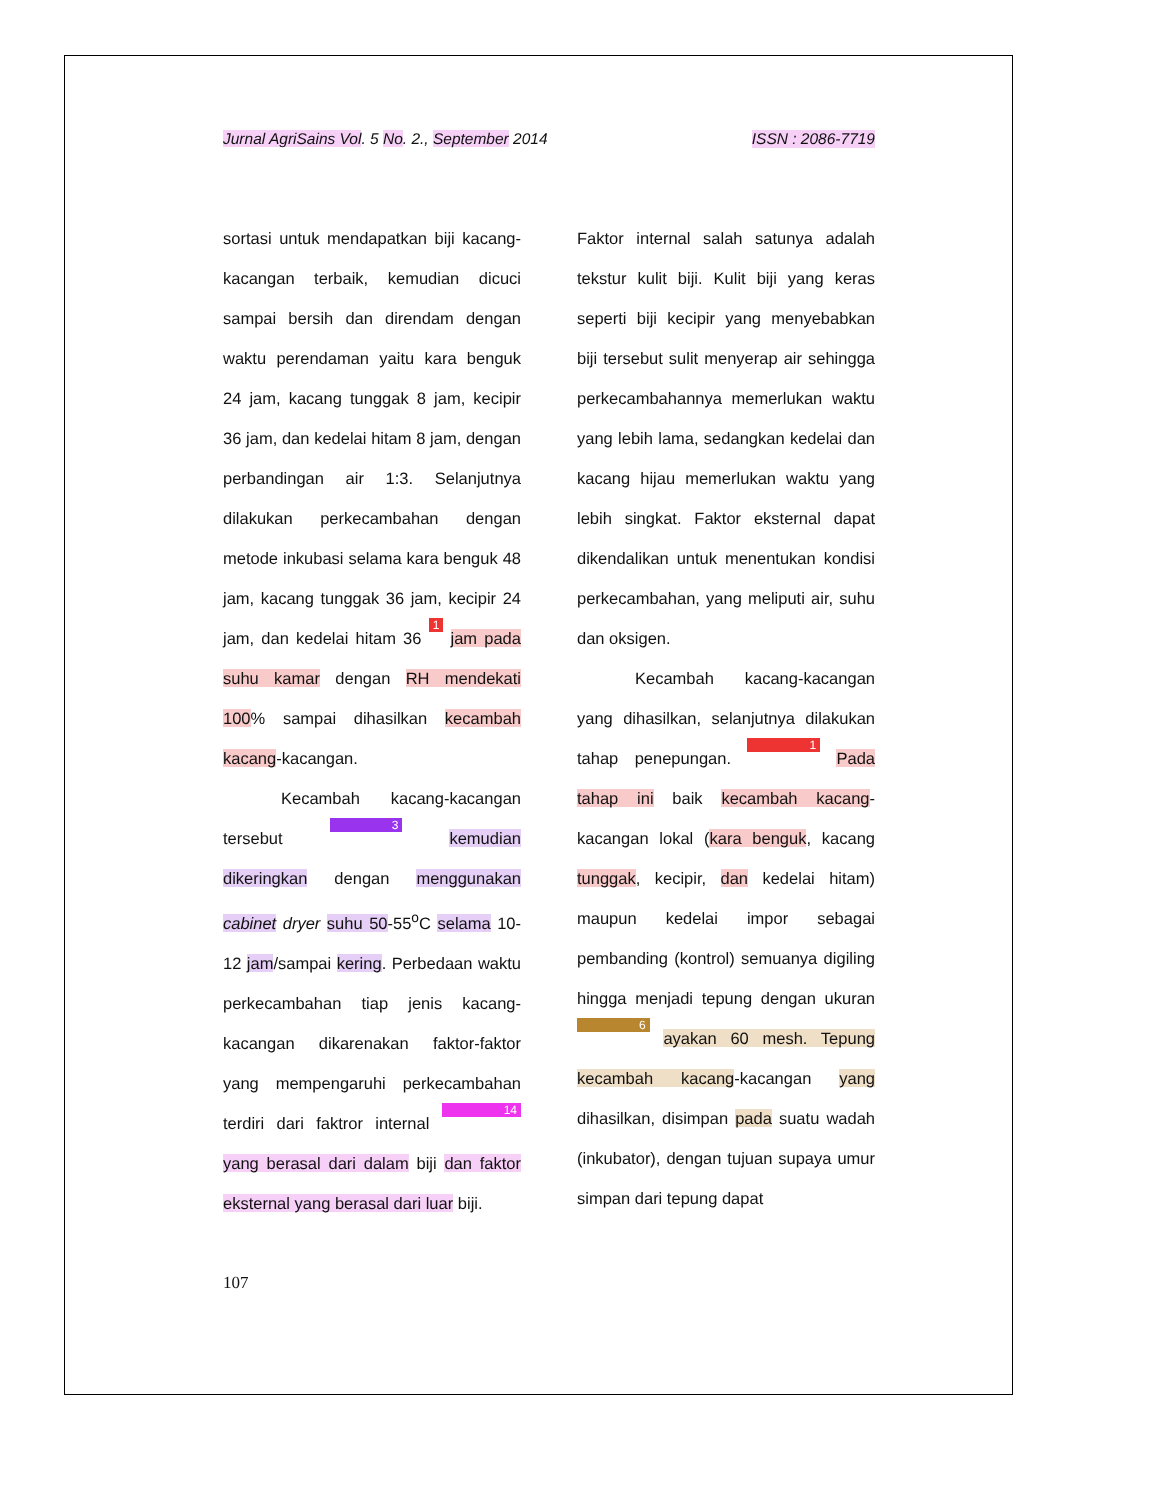Jurnal AgriSains Vol. 5 No. 2., September 2014 ISSN : 2086-7719
sortasi untuk mendapatkan biji kacang-kacangan terbaik, kemudian dicuci sampai bersih dan direndam dengan waktu perendaman yaitu kara benguk 24 jam, kacang tunggak 8 jam, kecipir 36 jam, dan kedelai hitam 8 jam, dengan perbandingan air 1:3. Selanjutnya dilakukan perkecambahan dengan metode inkubasi selama kara benguk 48 jam, kacang tunggak 36 jam, kecipir 24 jam, dan kedelai hitam 36 1 jam pada suhu kamar dengan RH mendekati 100% sampai dihasilkan kecambah kacang-kacangan.
Kecambah kacang-kacangan tersebut 3 kemudian dikeringkan dengan menggunakan cabinet dryer suhu 50-55<sup>o</sup>C selama 10-12 jam/sampai kering. Perbedaan waktu perkecambahan tiap jenis kacang-kacangan dikarenakan faktor-faktor yang mempengaruhi perkecambahan terdiri dari faktror internal 14 yang berasal dari dalam biji dan faktor eksternal yang berasal dari luar biji.
Faktor internal salah satunya adalah tekstur kulit biji. Kulit biji yang keras seperti biji kecipir yang menyebabkan biji tersebut sulit menyerap air sehingga perkecambahannya memerlukan waktu yang lebih lama, sedangkan kedelai dan kacang hijau memerlukan waktu yang lebih singkat. Faktor eksternal dapat dikendalikan untuk menentukan kondisi perkecambahan, yang meliputi air, suhu dan oksigen.
Kecambah kacang-kacangan yang dihasilkan, selanjutnya dilakukan tahap penepungan. 1 Pada tahap ini baik kecambah kacang-kacangan lokal (kara benguk, kacang tunggak, kecipir, dan kedelai hitam) maupun kedelai impor sebagai pembanding (kontrol) semuanya digiling hingga menjadi tepung dengan ukuran 6 ayakan 60 mesh. Tepung kecambah kacang-kacangan yang dihasilkan, disimpan pada suatu wadah (inkubator), dengan tujuan supaya umur simpan dari tepung dapat
107